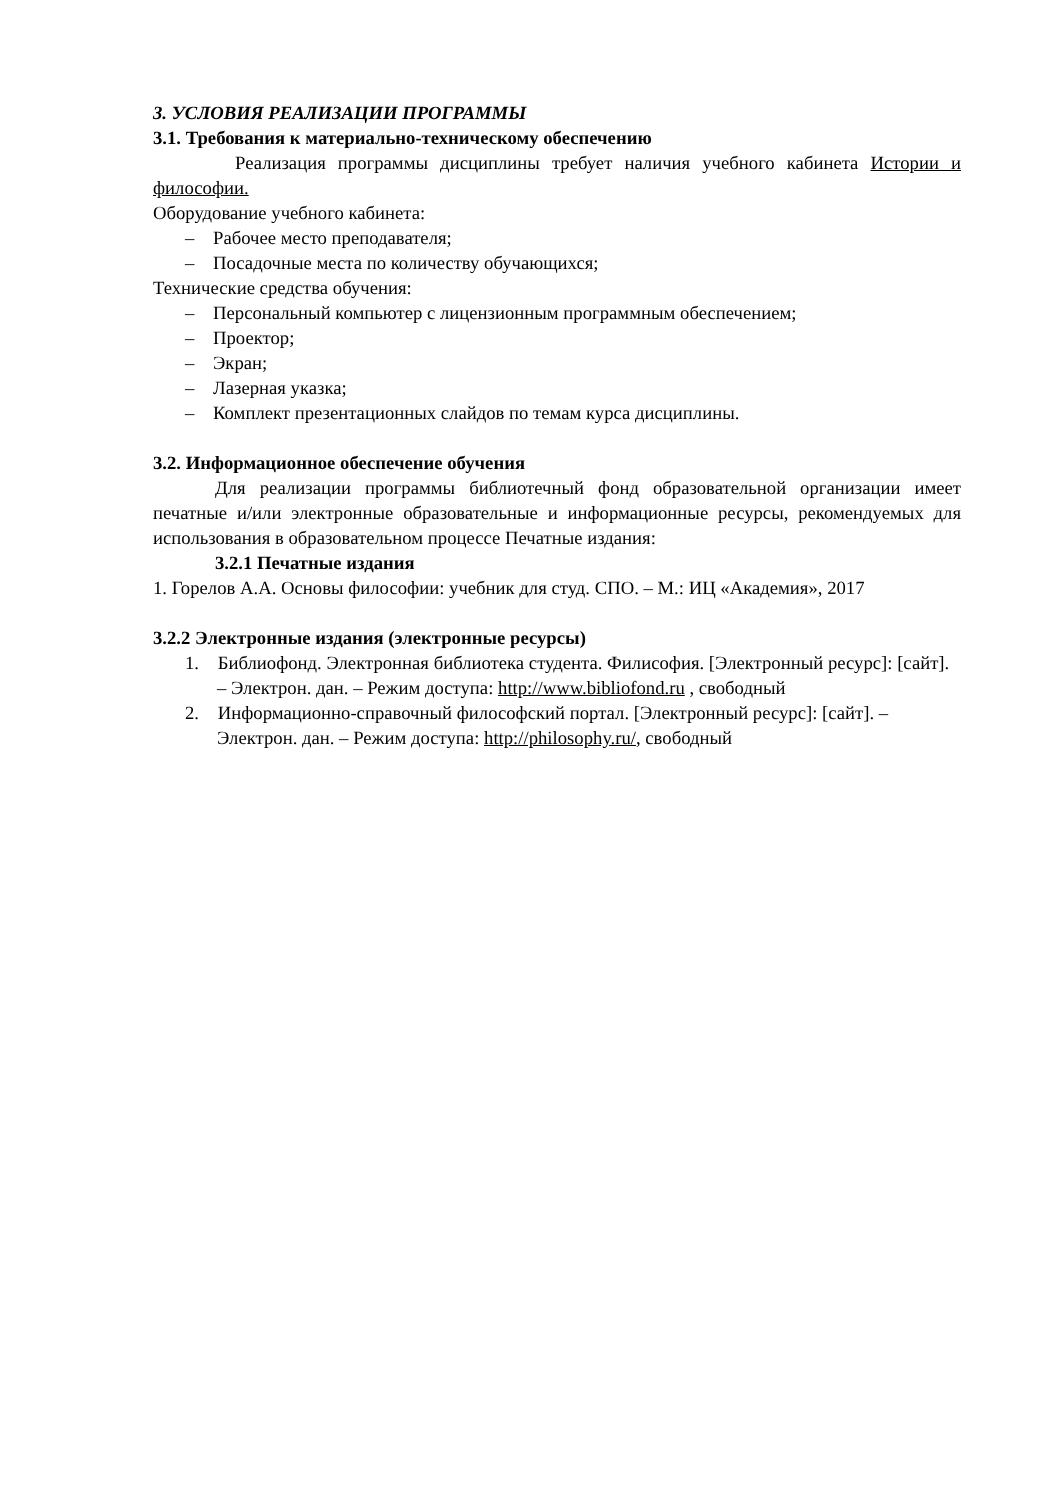3. УСЛОВИЯ РЕАЛИЗАЦИИ ПРОГРАММЫ
3.1. Требования к материально-техническому обеспечению
Реализация программы дисциплины требует наличия учебного кабинета Истории и философии.
Оборудование учебного кабинета:
– Рабочее место преподавателя;
– Посадочные места по количеству обучающихся;
Технические средства обучения:
– Персональный компьютер с лицензионным программным обеспечением;
– Проектор;
– Экран;
– Лазерная указка;
– Комплект презентационных слайдов по темам курса дисциплины.
3.2. Информационное обеспечение обучения
Для реализации программы библиотечный фонд образовательной организации имеет печатные и/или электронные образовательные и информационные ресурсы, рекомендуемых для использования в образовательном процессе Печатные издания:
3.2.1 Печатные издания
1. Горелов А.А. Основы философии: учебник для студ. СПО. – М.: ИЦ «Академия», 2017
3.2.2 Электронные издания (электронные ресурсы)
1. Библиофонд. Электронная библиотека студента. Филисофия. [Электронный ресурс]: [сайт]. – Электрон. дан. – Режим доступа: http://www.bibliofond.ru , свободный
2. Информационно-справочный философский портал. [Электронный ресурс]: [сайт]. – Электрон. дан. – Режим доступа: http://philosophy.ru/, свободный